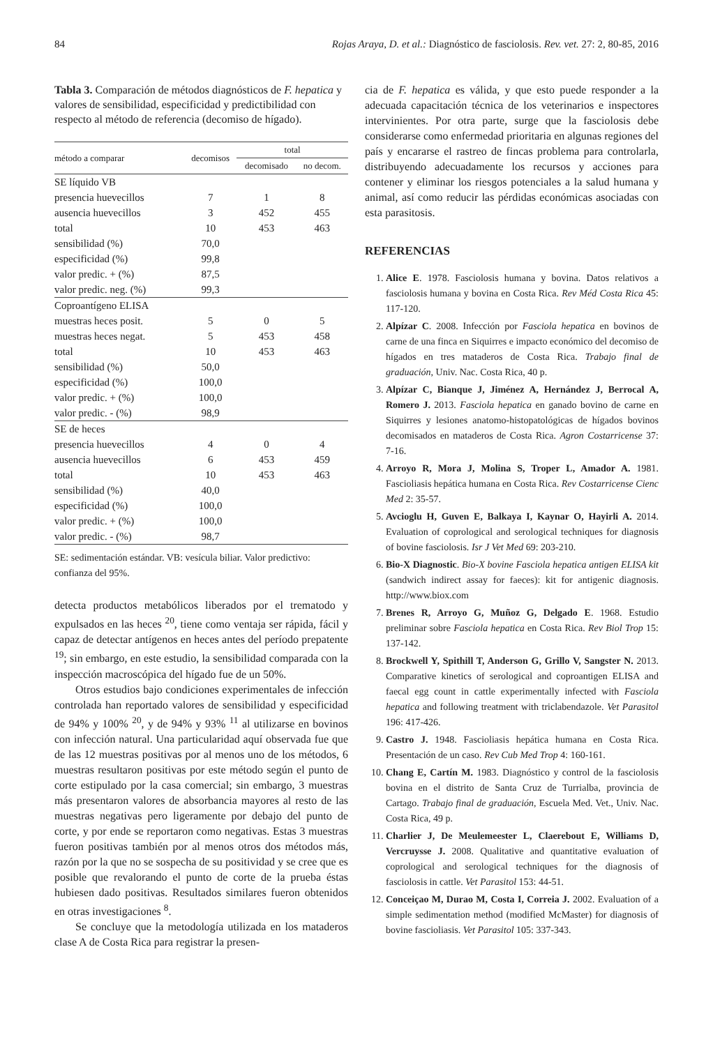84 Rojas Araya, D. et al.: Diagnóstico de fasciolosis. Rev. vet. 27: 2, 80-85, 2016
Tabla 3. Comparación de métodos diagnósticos de F. hepatica y valores de sensibilidad, especificidad y predictibilidad con respecto al método de referencia (decomiso de hígado).
| método a comparar | decomisos | total | |
| --- | --- | --- | --- |
| | | decomisado | no decom. |
| SE líquido VB | | | |
| presencia huevecillos | 7 | 1 | 8 |
| ausencia huevecillos | 3 | 452 | 455 |
| total | 10 | 453 | 463 |
| sensibilidad (%) | 70,0 | | |
| especificidad (%) | 99,8 | | |
| valor predic. + (%) | 87,5 | | |
| valor predic. neg. (%) | 99,3 | | |
| Coproantígeno ELISA | | | |
| muestras heces posit. | 5 | 0 | 5 |
| muestras heces negat. | 5 | 453 | 458 |
| total | 10 | 453 | 463 |
| sensibilidad (%) | 50,0 | | |
| especificidad (%) | 100,0 | | |
| valor predic. + (%) | 100,0 | | |
| valor predic. - (%) | 98,9 | | |
| SE de heces | | | |
| presencia huevecillos | 4 | 0 | 4 |
| ausencia huevecillos | 6 | 453 | 459 |
| total | 10 | 453 | 463 |
| sensibilidad (%) | 40,0 | | |
| especificidad (%) | 100,0 | | |
| valor predic. + (%) | 100,0 | | |
| valor predic. - (%) | 98,7 | | |
SE: sedimentación estándar. VB: vesícula biliar. Valor predictivo: confianza del 95%.
detecta productos metabólicos liberados por el trematodo y expulsados en las heces <sup>20</sup>, tiene como ventaja ser rápida, fácil y capaz de detectar antígenos en heces antes del período prepatente <sup>19</sup>; sin embargo, en este estudio, la sensibilidad comparada con la inspección macroscópica del hígado fue de un 50%.
Otros estudios bajo condiciones experimentales de infección controlada han reportado valores de sensibilidad y especificidad de 94% y 100% <sup>20</sup>, y de 94% y 93% <sup>11</sup> al utilizarse en bovinos con infección natural. Una particularidad aquí observada fue que de las 12 muestras positivas por al menos uno de los métodos, 6 muestras resultaron positivas por este método según el punto de corte estipulado por la casa comercial; sin embargo, 3 muestras más presentaron valores de absorbancia mayores al resto de las muestras negativas pero ligeramente por debajo del punto de corte, y por ende se reportaron como negativas. Estas 3 muestras fueron positivas también por al menos otros dos métodos más, razón por la que no se sospecha de su positividad y se cree que es posible que revalorando el punto de corte de la prueba éstas hubiesen dado positivas. Resultados similares fueron obtenidos en otras investigaciones <sup>8</sup>.
Se concluye que la metodología utilizada en los mataderos clase A de Costa Rica para registrar la presen-
cia de F. hepatica es válida, y que esto puede responder a la adecuada capacitación técnica de los veterinarios e inspectores intervinientes. Por otra parte, surge que la fasciolosis debe considerarse como enfermedad prioritaria en algunas regiones del país y encararse el rastreo de fincas problema para controlarla, distribuyendo adecuadamente los recursos y acciones para contener y eliminar los riesgos potenciales a la salud humana y animal, así como reducir las pérdidas económicas asociadas con esta parasitosis.
REFERENCIAS
1. Alice E. 1978. Fasciolosis humana y bovina. Datos relativos a fasciolosis humana y bovina en Costa Rica. Rev Méd Costa Rica 45: 117-120.
2. Alpízar C. 2008. Infección por Fasciola hepatica en bovinos de carne de una finca en Siquirres e impacto económico del decomiso de hígados en tres mataderos de Costa Rica. Trabajo final de graduación, Univ. Nac. Costa Rica, 40 p.
3. Alpízar C, Bianque J, Jiménez A, Hernández J, Berrocal A, Romero J. 2013. Fasciola hepatica en ganado bovino de carne en Siquirres y lesiones anatomo-histopatológicas de hígados bovinos decomisados en mataderos de Costa Rica. Agron Costarricense 37: 7-16.
4. Arroyo R, Mora J, Molina S, Troper L, Amador A. 1981. Fascioliasis hepática humana en Costa Rica. Rev Costarricense Cienc Med 2: 35-57.
5. Avcioglu H, Guven E, Balkaya I, Kaynar O, Hayirli A. 2014. Evaluation of coprological and serological techniques for diagnosis of bovine fasciolosis. Isr J Vet Med 69: 203-210.
6. Bio-X Diagnostic. Bio-X bovine Fasciola hepatica antigen ELISA kit (sandwich indirect assay for faeces): kit for antigenic diagnosis. http://www.biox.com
7. Brenes R, Arroyo G, Muñoz G, Delgado E. 1968. Estudio preliminar sobre Fasciola hepatica en Costa Rica. Rev Biol Trop 15: 137-142.
8. Brockwell Y, Spithill T, Anderson G, Grillo V, Sangster N. 2013. Comparative kinetics of serological and coproantigen ELISA and faecal egg count in cattle experimentally infected with Fasciola hepatica and following treatment with triclabendazole. Vet Parasitol 196: 417-426.
9. Castro J. 1948. Fascioliasis hepática humana en Costa Rica. Presentación de un caso. Rev Cub Med Trop 4: 160-161.
10. Chang E, Cartín M. 1983. Diagnóstico y control de la fasciolosis bovina en el distrito de Santa Cruz de Turrialba, provincia de Cartago. Trabajo final de graduación, Escuela Med. Vet., Univ. Nac. Costa Rica, 49 p.
11. Charlier J, De Meulemeester L, Claerebout E, Williams D, Vercruysse J. 2008. Qualitative and quantitative evaluation of coprological and serological techniques for the diagnosis of fasciolosis in cattle. Vet Parasitol 153: 44-51.
12. Conceiçao M, Durao M, Costa I, Correia J. 2002. Evaluation of a simple sedimentation method (modified McMaster) for diagnosis of bovine fascioliasis. Vet Parasitol 105: 337-343.